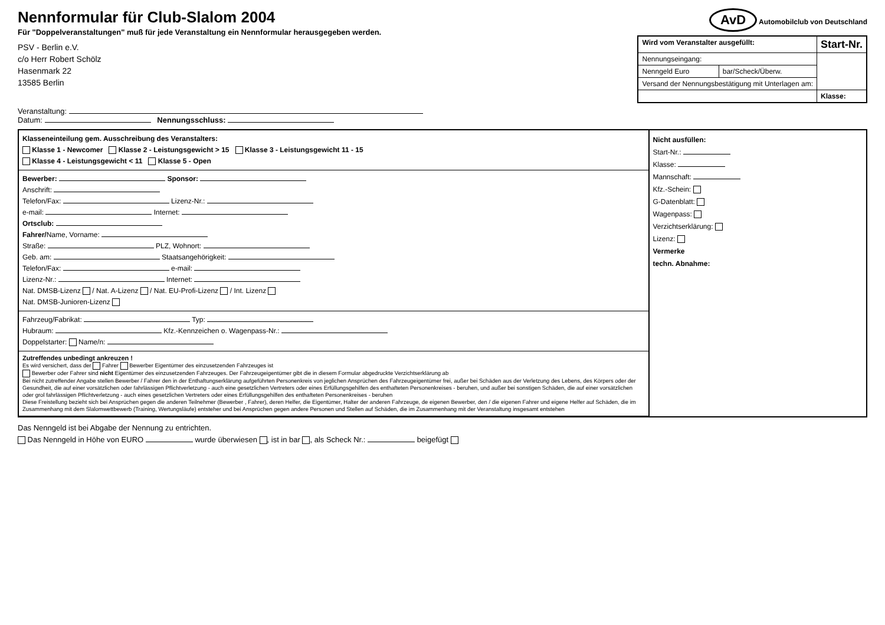Nennformular für Club-Slalom 2004
Für "Doppelveranstaltungen" muß für jede Veranstaltung ein Nennformular herausgegeben werden.
PSV - Berlin e.V.
c/o Herr Robert Schölz
Hasenmark 22
13585 Berlin
AvD Automobilclub von Deutschland
| Wird vom Veranstalter ausgefüllt: | | Start-Nr. |
| --- | --- | --- |
| Nennungseingang: | | |
| Nenngeld Euro | bar/Scheck/Überw. | |
| Versand der Nennungsbestätigung mit Unterlagen am: | | |
| | | Klasse: |
Veranstaltung:
Datum: Nennungsschluss:
Klasseneinteilung gem. Ausschreibung des Veranstalters:
Klasse 1 - Newcomer Klasse 2 - Leistungsgewicht > 15 Klasse 3 - Leistungsgewicht 11 - 15
Klasse 4 - Leistungsgewicht < 11 Klasse 5 - Open
Bewerber: Sponsor:
Anschrift:
Telefon/Fax: Lizenz-Nr.:
e-mail: Internet:
Ortsclub:
Fahrer/Name, Vorname:
Straße: PLZ, Wohnort:
Geb. am: Staatsangehörigkeit:
Telefon/Fax: e-mail:
Lizenz-Nr.: Internet:
Nat. DMSB-Lizenz / Nat. A-Lizenz / Nat. EU-Profi-Lizenz / Int. Lizenz
Nat. DMSB-Junioren-Lizenz
Fahrzeug/Fabrikat: Typ:
Hubraum: Kfz.-Kennzeichen o. Wagenpass-Nr.:
Doppelstarter: Name/n:
Zutreffendes unbedingt ankreuzen !
Es wird versichert, dass der Fahrer Bewerber Eigentümer des einzusetzenden Fahrzeuges ist
Bewerber oder Fahrer sind nicht Eigentümer des einzusetzenden Fahrzeuges. Der Fahrzeugeigentümer gibt die in diesem Formular abgedruckte Verzichtserklärung ab
Bei nicht zutreffender Angabe stellen Bewerber / Fahrer den in der Enthaftungserklärung aufgeführten Personenkreis von jeglichen Ansprüchen des Fahrzeugeigentümer frei, außer bei Schäden aus der Verletzung des Lebens, des Körpers oder der Gesundheit, die auf einer vorsätzlichen oder fahrlässigen Pflichtverletzung - auch eine gesetzlichen Vertreters oder eines Erfüllungsgehilfen des enthafteten Personenkreises - beruhen, und außer bei sonstigen Schäden, die auf einer vorsätzlichen oder grol fahrlässigen Pflichtverletzung - auch eines gesetzlichen Vertreters oder eines Erfüllungsgehilfen des enthafteten Personenkreises - beruhen
Diese Freistellung bezieht sich bei Ansprüchen gegen die anderen Teilnehmer (Bewerber , Fahrer), deren Helfer, die Eigentümer, Halter der anderen Fahrzeuge, de eigenen Bewerber, den / die eigenen Fahrer und eigene Helfer auf Schäden, die im Zusammenhang mit dem Slalomwettbewerb (Training, Wertungsläufe) entsteher und bei Ansprüchen gegen andere Personen und Stellen auf Schäden, die im Zusammenhang mit der Veranstaltung insgesamt entstehen
Nicht ausfüllen:
Start-Nr.:
Klasse:
Mannschaft:
Kfz.-Schein:
G-Datenblatt:
Wagenpass:
Verzichtserklärung:
Lizenz:
Vermerke
techn. Abnahme:
Das Nenngeld ist bei Abgabe der Nennung zu entrichten.
Das Nenngeld in Höhe von EURO wurde überwiesen , ist in bar , als Scheck Nr.: beigefügt